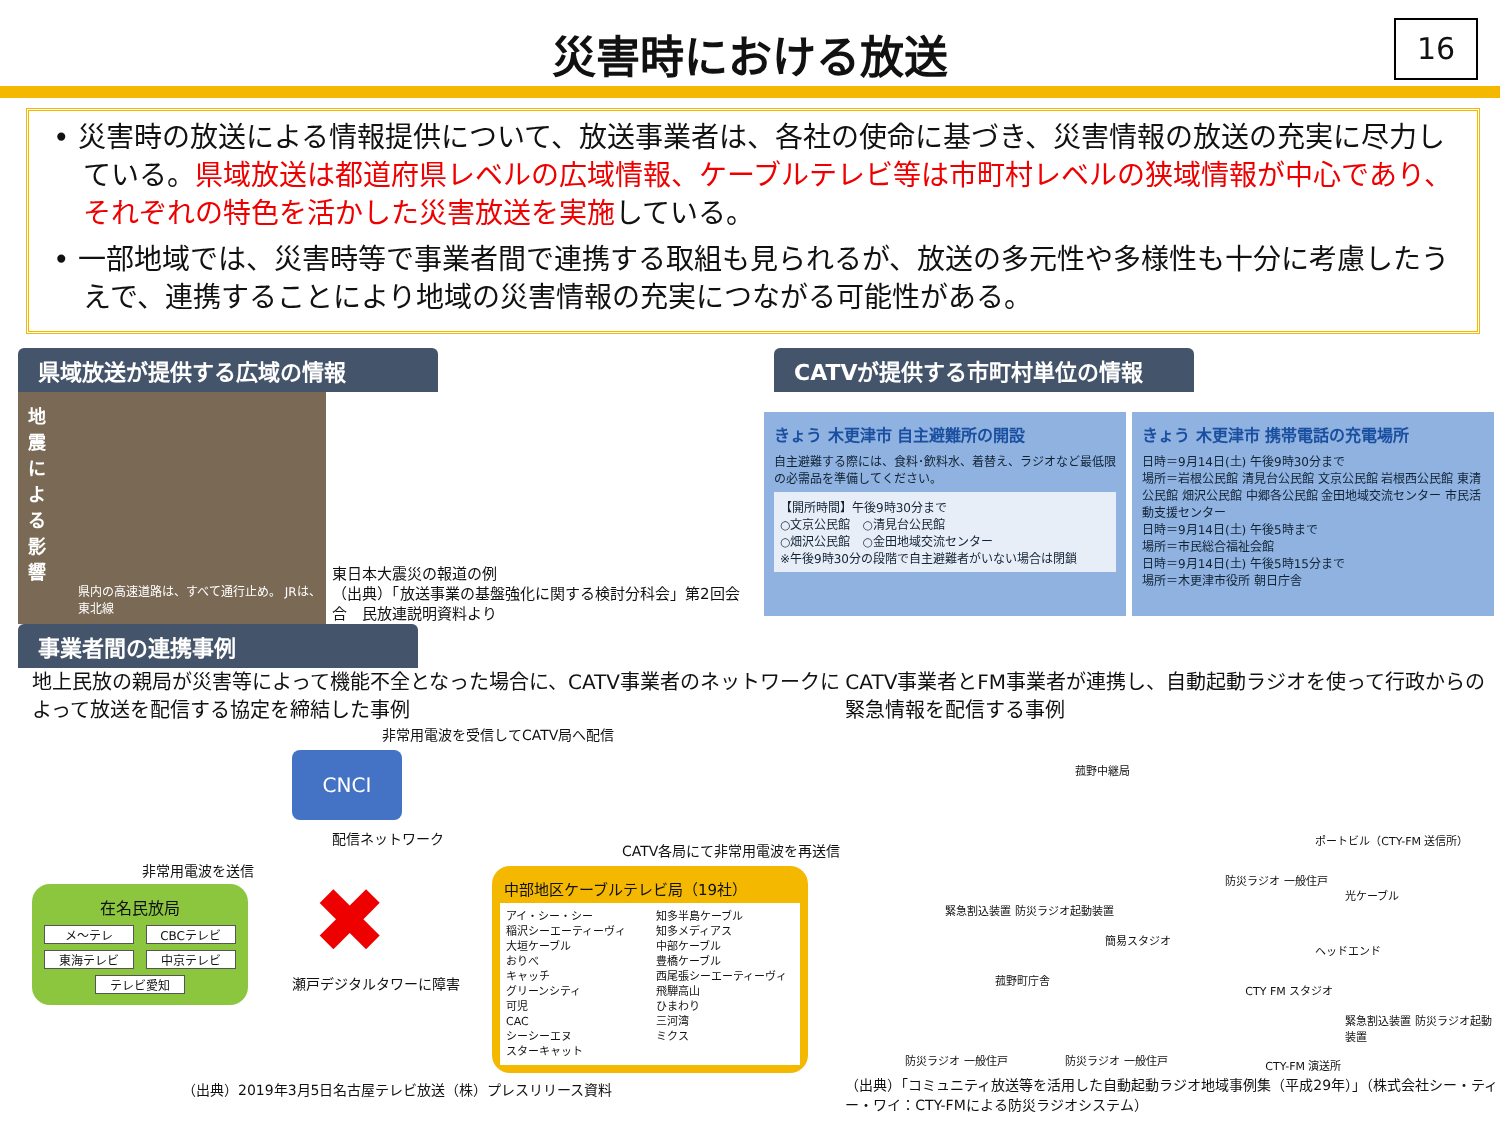災害時における放送
16
• 災害時の放送による情報提供について、放送事業者は、各社の使命に基づき、災害情報の放送の充実に尽力している。県域放送は都道府県レベルの広域情報、ケーブルテレビ等は市町村レベルの狭域情報が中心であり、それぞれの特色を活かした災害放送を実施している。
• 一部地域では、災害時等で事業者間で連携する取組も見られるが、放送の多元性や多様性も十分に考慮したうえで、連携することにより地域の災害情報の充実につながる可能性がある。
県域放送が提供する広域の情報
地震による影響
県内の高速道路は、すべて通行止め。 JRは、東北線
東日本大震災の報道の例
（出典）「放送事業の基盤強化に関する検討分科会」第2回会合　民放連説明資料より
CATVが提供する市町村単位の情報
きょう 木更津市 自主避難所の開設
自主避難する際には、食料･飲料水、着替え、ラジオなど最低限の必需品を準備してください。
【開所時間】午後9時30分まで
○文京公民館　○清見台公民館
○畑沢公民館　○金田地域交流センター
※午後9時30分の段階で自主避難者がいない場合は閉鎖
きょう 木更津市 携帯電話の充電場所
日時＝9月14日(土) 午後9時30分まで
場所＝岩根公民館 清見台公民館 文京公民館 岩根西公民館 東清公民館 畑沢公民館 中郷各公民館 金田地域交流センター 市民活動支援センター
日時＝9月14日(土) 午後5時まで
場所＝市民総合福祉会館
日時＝9月14日(土) 午後5時15分まで
場所＝木更津市役所 朝日庁舎
事業者間の連携事例
地上民放の親局が災害等によって機能不全となった場合に、CATV事業者のネットワークによって放送を配信する協定を締結した事例
非常用電波を受信してCATV局へ配信
非常用電波を送信
在名民放局
メ～テレ CBCテレビ 東海テレビ 中京テレビ テレビ愛知
CNCI
配信ネットワーク
✖
瀬戸デジタルタワーに障害
CATV各局にて非常用電波を再送信
中部地区ケーブルテレビ局（19社）
アイ・シー・シー
稲沢シーエーティーヴィ
大垣ケーブル
おりべ
キャッチ
グリーンシティ
可児
CAC
シーシーエヌ
スターキャット
知多半島ケーブル
知多メディアス
中部ケーブル
豊橋ケーブル
西尾張シーエーティーヴィ
飛騨高山
ひまわり
三河湾
ミクス
（出典）2019年3月5日名古屋テレビ放送（株）プレスリリース資料
CATV事業者とFM事業者が連携し、自動起動ラジオを使って行政からの緊急情報を配信する事例
菰野中継局
ポートビル（CTY-FM 送信所）
防災ラジオ 一般住戸
光ケーブル
緊急割込装置 防災ラジオ起動装置
簡易スタジオ
ヘッドエンド
菰野町庁舎
CTY FM スタジオ
緊急割込装置 防災ラジオ起動装置
防災ラジオ 一般住戸 防災ラジオ 一般住戸 CTY-FM 演送所
（出典）「コミュニティ放送等を活用した自動起動ラジオ地域事例集（平成29年）」（株式会社シー・ティー・ワイ：CTY-FMによる防災ラジオシステム）